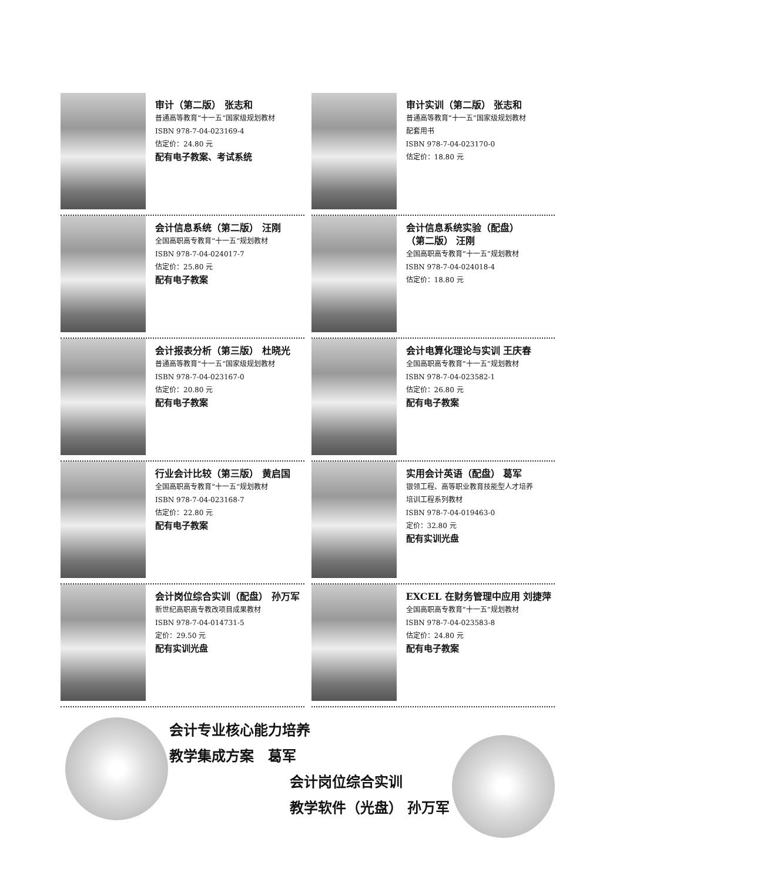审计（第二版） 张志和
普通高等教育“十一五”国家级规划教材
ISBN 978-7-04-023169-4
估定价：24.80 元
配有电子教案、考试系统
审计实训（第二版） 张志和
普通高等教育“十一五”国家级规划教材
配套用书
ISBN 978-7-04-023170-0
估定价：18.80 元
会计信息系统（第二版） 汪刚
全国高职高专教育“十一五”规划教材
ISBN 978-7-04-024017-7
估定价：25.80 元
配有电子教案
会计信息系统实验（配盘）
（第二版） 汪刚
全国高职高专教育“十一五”规划教材
ISBN 978-7-04-024018-4
估定价：18.80 元
会计报表分析（第三版） 杜晓光
普通高等教育“十一五”国家级规划教材
ISBN 978-7-04-023167-0
估定价：20.80 元
配有电子教案
会计电算化理论与实训 王庆春
全国高职高专教育“十一五”规划教材
ISBN 978-7-04-023582-1
估定价：26.80 元
配有电子教案
行业会计比较（第三版） 黄启国
全国高职高专教育“十一五”规划教材
ISBN 978-7-04-023168-7
估定价：22.80 元
配有电子教案
实用会计英语（配盘） 葛军
银领工程、高等职业教育技能型人才培养
培训工程系列教材
ISBN 978-7-04-019463-0
定价：32.80 元
配有实训光盘
会计岗位综合实训（配盘） 孙万军
新世纪高职高专教改项目成果教材
ISBN 978-7-04-014731-5
定价：29.50 元
配有实训光盘
EXCEL 在财务管理中应用 刘捷萍
全国高职高专教育“十一五”规划教材
ISBN 978-7-04-023583-8
估定价：24.80 元
配有电子教案
会计专业核心能力培养
教学集成方案　葛军
会计岗位综合实训
教学软件（光盘） 孙万军